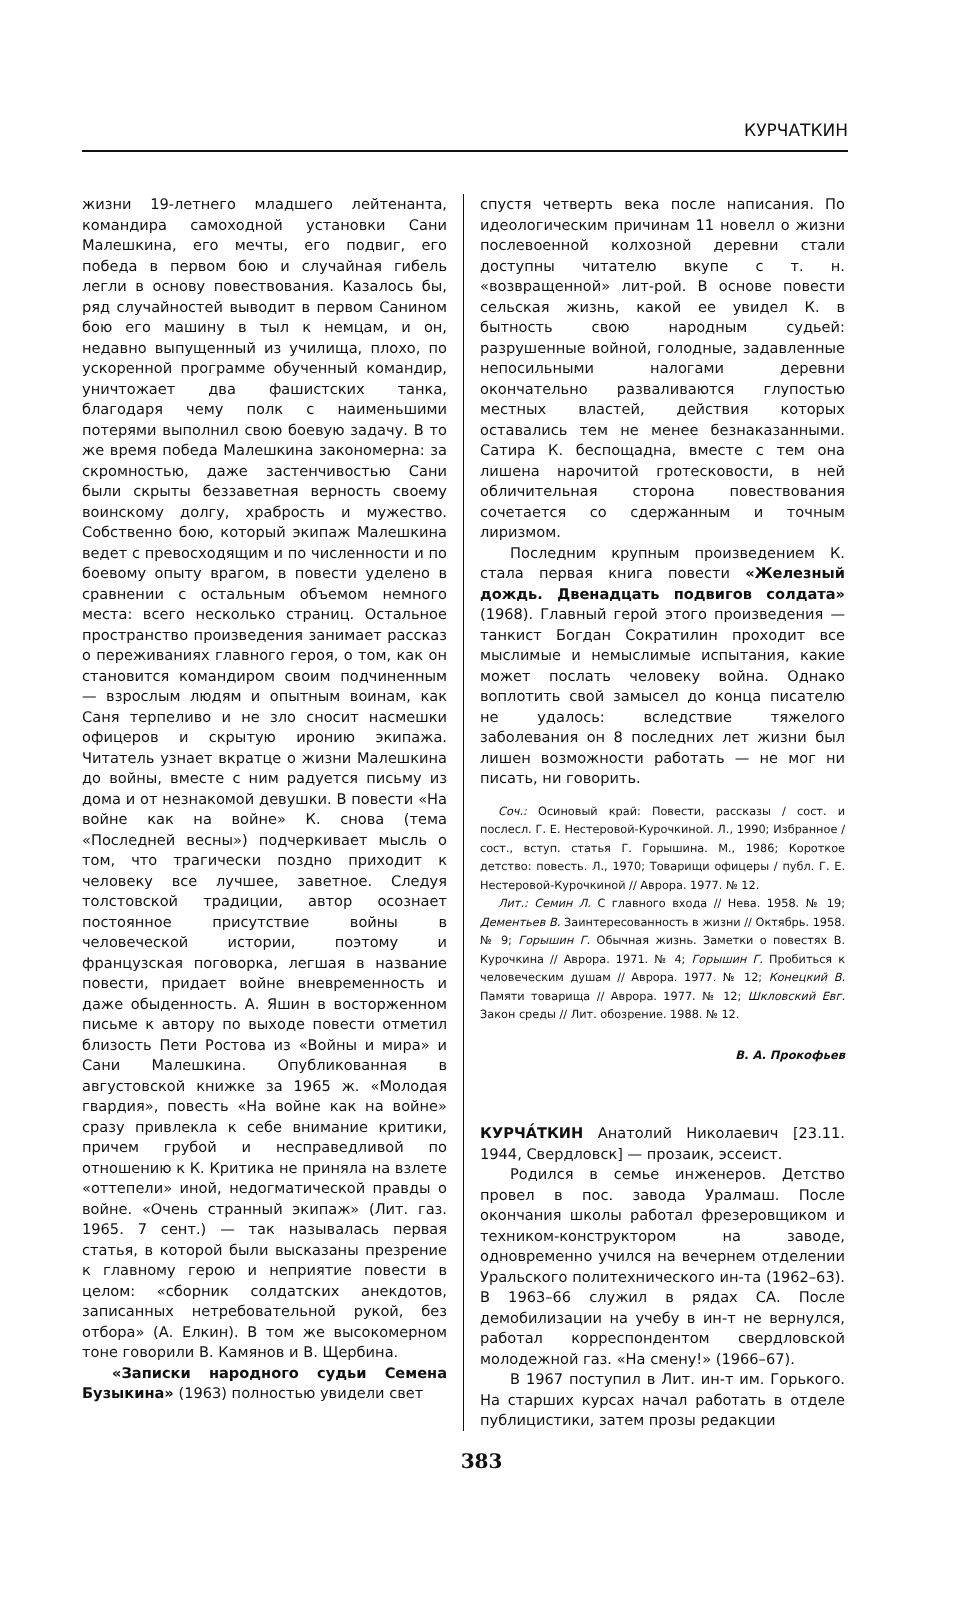КУРЧАТКИН
жизни 19-летнего младшего лейтенанта, командира самоходной установки Сани Малешкина, его мечты, его подвиг, его победа в первом бою и случайная гибель легли в основу повествования. Казалось бы, ряд случайностей выводит в первом Санином бою его машину в тыл к немцам, и он, недавно выпущенный из училища, плохо, по ускоренной программе обученный командир, уничтожает два фашистских танка, благодаря чему полк с наименьшими потерями выполнил свою боевую задачу. В то же время победа Малешкина закономерна: за скромностью, даже застенчивостью Сани были скрыты беззаветная верность своему воинскому долгу, храбрость и мужество. Собственно бою, который экипаж Малешкина ведет с превосходящим и по численности и по боевому опыту врагом, в повести уделено в сравнении с остальным объемом немного места: всего несколько страниц. Остальное пространство произведения занимает рассказ о переживаниях главного героя, о том, как он становится командиром своим подчиненным — взрослым людям и опытным воинам, как Саня терпеливо и не зло сносит насмешки офицеров и скрытую иронию экипажа. Читатель узнает вкратце о жизни Малешкина до войны, вместе с ним радуется письму из дома и от незнакомой девушки. В повести «На войне как на войне» К. снова (тема «Последней весны») подчеркивает мысль о том, что трагически поздно приходит к человеку все лучшее, заветное. Следуя толстовской традиции, автор осознает постоянное присутствие войны в человеческой истории, поэтому и французская поговорка, легшая в название повести, придает войне вневременность и даже обыденность. А. Яшин в восторженном письме к автору по выходе повести отметил близость Пети Ростова из «Войны и мира» и Сани Малешкина. Опубликованная в августовской книжке за 1965 ж. «Молодая гвардия», повесть «На войне как на войне» сразу привлекла к себе внимание критики, причем грубой и несправедливой по отношению к К. Критика не приняла на взлете «оттепели» иной, недогматической правды о войне. «Очень странный экипаж» (Лит. газ. 1965. 7 сент.) — так называлась первая статья, в которой были высказаны презрение к главному герою и неприятие повести в целом: «сборник солдатских анекдотов, записанных нетребовательной рукой, без отбора» (А. Елкин). В том же высокомерном тоне говорили В. Камянов и В. Щербина.
«Записки народного судьи Семена Бузыкина» (1963) полностью увидели свет
спустя четверть века после написания. По идеологическим причинам 11 новелл о жизни послевоенной колхозной деревни стали доступны читателю вкупе с т. н. «возвращенной» лит-рой. В основе повести сельская жизнь, какой ее увидел К. в бытность свою народным судьей: разрушенные войной, голодные, задавленные непосильными налогами деревни окончательно разваливаются глупостью местных властей, действия которых оставались тем не менее безнаказанными. Сатира К. беспощадна, вместе с тем она лишена нарочитой гротесковости, в ней обличительная сторона повествования сочетается со сдержанным и точным лиризмом.
Последним крупным произведением К. стала первая книга повести «Железный дождь. Двенадцать подвигов солдата» (1968). Главный герой этого произведения — танкист Богдан Сократилин проходит все мыслимые и немыслимые испытания, какие может послать человеку война. Однако воплотить свой замысел до конца писателю не удалось: вследствие тяжелого заболевания он 8 последних лет жизни был лишен возможности работать — не мог ни писать, ни говорить.
Соч.: Осиновый край: Повести, рассказы / сост. и послесл. Г. Е. Нестеровой-Курочкиной. Л., 1990; Избранное / сост., вступ. статья Г. Горышина. М., 1986; Короткое детство: повесть. Л., 1970; Товарищи офицеры / публ. Г. Е. Нестеровой-Курочкиной // Аврора. 1977. № 12.
Лит.: Семин Л. С главного входа // Нева. 1958. № 19; Дементьев В. Заинтересованность в жизни // Октябрь. 1958. № 9; Горышин Г. Обычная жизнь. Заметки о повестях В. Курочкина // Аврора. 1971. № 4; Горышин Г. Пробиться к человеческим душам // Аврора. 1977. № 12; Конецкий В. Памяти товарища // Аврора. 1977. № 12; Шкловский Евг. Закон среды // Лит. обозрение. 1988. № 12.
В. А. Прокофьев
КУРЧА́ТКИН Анатолий Николаевич [23.11. 1944, Свердловск] — прозаик, эссеист.
Родился в семье инженеров. Детство провел в пос. завода Уралмаш. После окончания школы работал фрезеровщиком и техником-конструктором на заводе, одновременно учился на вечернем отделении Уральского политехнического ин-та (1962–63). В 1963–66 служил в рядах СА. После демобилизации на учебу в ин-т не вернулся, работал корреспондентом свердловской молодежной газ. «На смену!» (1966–67).
В 1967 поступил в Лит. ин-т им. Горького. На старших курсах начал работать в отделе публицистики, затем прозы редакции
383